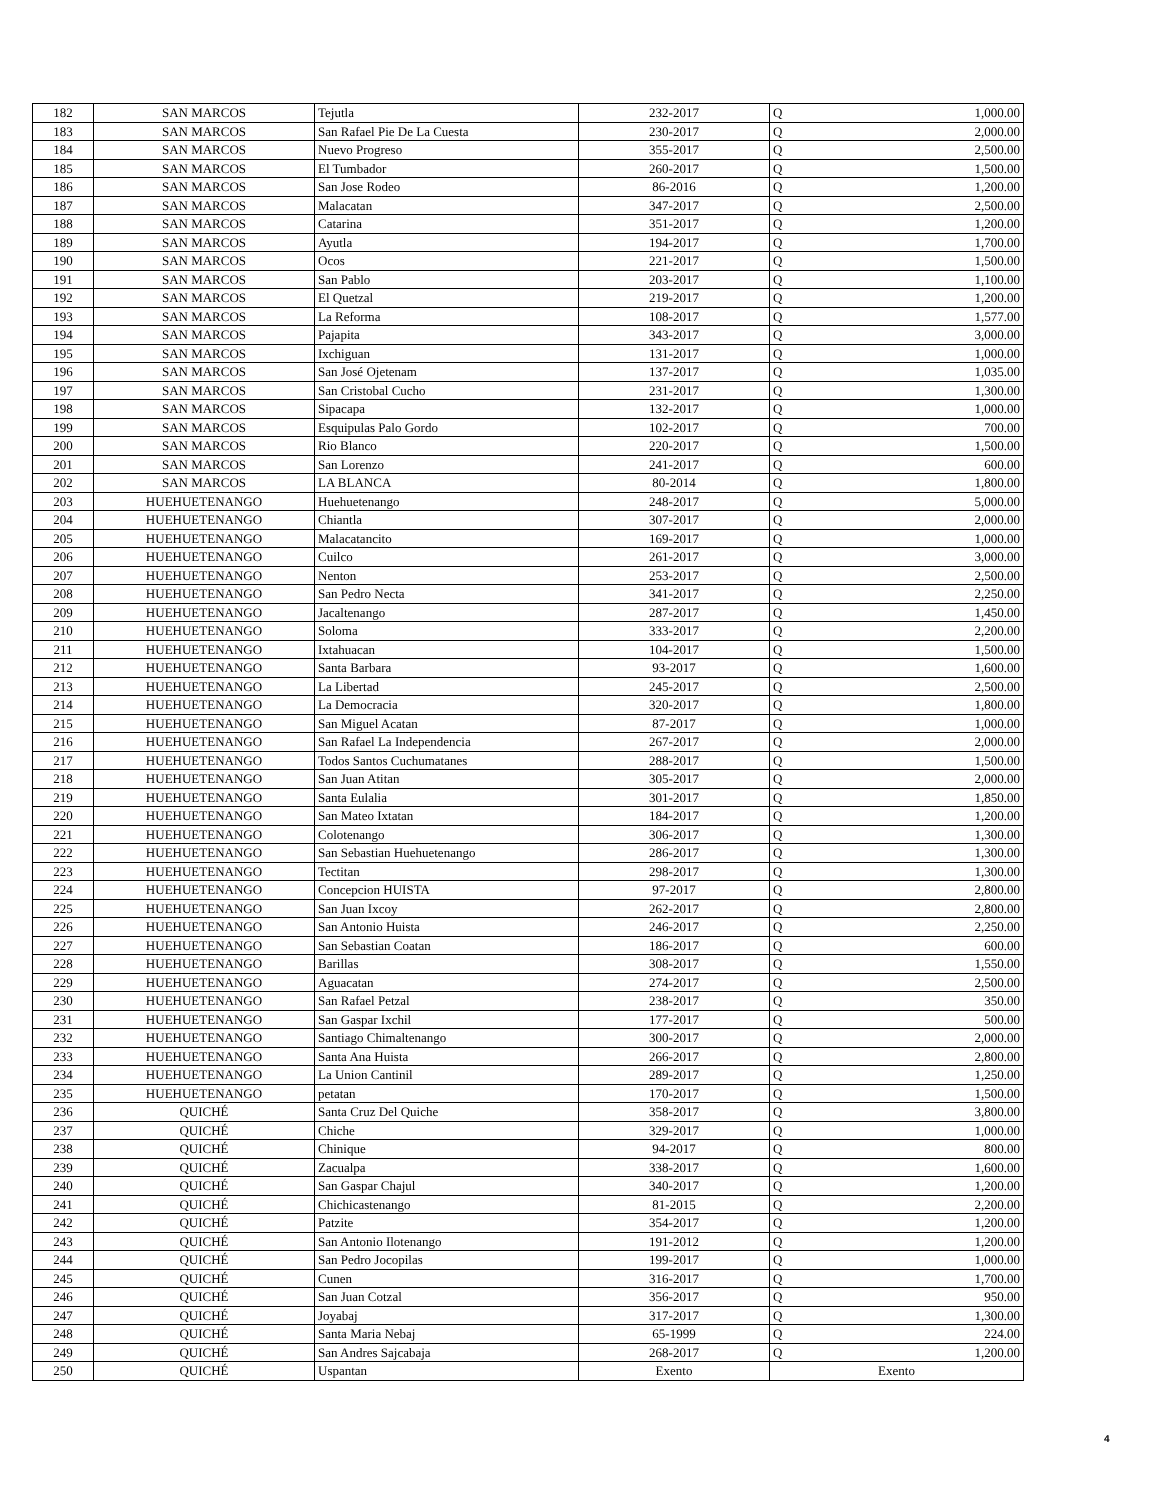| 182 | SAN MARCOS | Tejutla | 232-2017 | Q | 1,000.00 |
| 183 | SAN MARCOS | San Rafael Pie De La Cuesta | 230-2017 | Q | 2,000.00 |
| 184 | SAN MARCOS | Nuevo Progreso | 355-2017 | Q | 2,500.00 |
| 185 | SAN MARCOS | El Tumbador | 260-2017 | Q | 1,500.00 |
| 186 | SAN MARCOS | San Jose Rodeo | 86-2016 | Q | 1,200.00 |
| 187 | SAN MARCOS | Malacatan | 347-2017 | Q | 2,500.00 |
| 188 | SAN MARCOS | Catarina | 351-2017 | Q | 1,200.00 |
| 189 | SAN MARCOS | Ayutla | 194-2017 | Q | 1,700.00 |
| 190 | SAN MARCOS | Ocos | 221-2017 | Q | 1,500.00 |
| 191 | SAN MARCOS | San Pablo | 203-2017 | Q | 1,100.00 |
| 192 | SAN MARCOS | El Quetzal | 219-2017 | Q | 1,200.00 |
| 193 | SAN MARCOS | La Reforma | 108-2017 | Q | 1,577.00 |
| 194 | SAN MARCOS | Pajapita | 343-2017 | Q | 3,000.00 |
| 195 | SAN MARCOS | Ixchiguan | 131-2017 | Q | 1,000.00 |
| 196 | SAN MARCOS | San José Ojetenam | 137-2017 | Q | 1,035.00 |
| 197 | SAN MARCOS | San Cristobal Cucho | 231-2017 | Q | 1,300.00 |
| 198 | SAN MARCOS | Sipacapa | 132-2017 | Q | 1,000.00 |
| 199 | SAN MARCOS | Esquipulas Palo Gordo | 102-2017 | Q | 700.00 |
| 200 | SAN MARCOS | Rio Blanco | 220-2017 | Q | 1,500.00 |
| 201 | SAN MARCOS | San Lorenzo | 241-2017 | Q | 600.00 |
| 202 | SAN MARCOS | LA BLANCA | 80-2014 | Q | 1,800.00 |
| 203 | HUEHUETENANGO | Huehuetenango | 248-2017 | Q | 5,000.00 |
| 204 | HUEHUETENANGO | Chiantla | 307-2017 | Q | 2,000.00 |
| 205 | HUEHUETENANGO | Malacatancito | 169-2017 | Q | 1,000.00 |
| 206 | HUEHUETENANGO | Cuilco | 261-2017 | Q | 3,000.00 |
| 207 | HUEHUETENANGO | Nenton | 253-2017 | Q | 2,500.00 |
| 208 | HUEHUETENANGO | San Pedro Necta | 341-2017 | Q | 2,250.00 |
| 209 | HUEHUETENANGO | Jacaltenango | 287-2017 | Q | 1,450.00 |
| 210 | HUEHUETENANGO | Soloma | 333-2017 | Q | 2,200.00 |
| 211 | HUEHUETENANGO | Ixtahuacan | 104-2017 | Q | 1,500.00 |
| 212 | HUEHUETENANGO | Santa Barbara | 93-2017 | Q | 1,600.00 |
| 213 | HUEHUETENANGO | La Libertad | 245-2017 | Q | 2,500.00 |
| 214 | HUEHUETENANGO | La Democracia | 320-2017 | Q | 1,800.00 |
| 215 | HUEHUETENANGO | San Miguel Acatan | 87-2017 | Q | 1,000.00 |
| 216 | HUEHUETENANGO | San Rafael La Independencia | 267-2017 | Q | 2,000.00 |
| 217 | HUEHUETENANGO | Todos Santos Cuchumatanes | 288-2017 | Q | 1,500.00 |
| 218 | HUEHUETENANGO | San Juan Atitan | 305-2017 | Q | 2,000.00 |
| 219 | HUEHUETENANGO | Santa Eulalia | 301-2017 | Q | 1,850.00 |
| 220 | HUEHUETENANGO | San Mateo Ixtatan | 184-2017 | Q | 1,200.00 |
| 221 | HUEHUETENANGO | Colotenango | 306-2017 | Q | 1,300.00 |
| 222 | HUEHUETENANGO | San Sebastian Huehuetenango | 286-2017 | Q | 1,300.00 |
| 223 | HUEHUETENANGO | Tectitan | 298-2017 | Q | 1,300.00 |
| 224 | HUEHUETENANGO | Concepcion HUISTA | 97-2017 | Q | 2,800.00 |
| 225 | HUEHUETENANGO | San Juan Ixcoy | 262-2017 | Q | 2,800.00 |
| 226 | HUEHUETENANGO | San Antonio Huista | 246-2017 | Q | 2,250.00 |
| 227 | HUEHUETENANGO | San Sebastian Coatan | 186-2017 | Q | 600.00 |
| 228 | HUEHUETENANGO | Barillas | 308-2017 | Q | 1,550.00 |
| 229 | HUEHUETENANGO | Aguacatan | 274-2017 | Q | 2,500.00 |
| 230 | HUEHUETENANGO | San Rafael Petzal | 238-2017 | Q | 350.00 |
| 231 | HUEHUETENANGO | San Gaspar Ixchil | 177-2017 | Q | 500.00 |
| 232 | HUEHUETENANGO | Santiago Chimaltenango | 300-2017 | Q | 2,000.00 |
| 233 | HUEHUETENANGO | Santa Ana Huista | 266-2017 | Q | 2,800.00 |
| 234 | HUEHUETENANGO | La Union Cantinil | 289-2017 | Q | 1,250.00 |
| 235 | HUEHUETENANGO | petatan | 170-2017 | Q | 1,500.00 |
| 236 | QUICHÉ | Santa Cruz Del Quiche | 358-2017 | Q | 3,800.00 |
| 237 | QUICHÉ | Chiche | 329-2017 | Q | 1,000.00 |
| 238 | QUICHÉ | Chinique | 94-2017 | Q | 800.00 |
| 239 | QUICHÉ | Zacualpa | 338-2017 | Q | 1,600.00 |
| 240 | QUICHÉ | San Gaspar Chajul | 340-2017 | Q | 1,200.00 |
| 241 | QUICHÉ | Chichicastenango | 81-2015 | Q | 2,200.00 |
| 242 | QUICHÉ | Patzite | 354-2017 | Q | 1,200.00 |
| 243 | QUICHÉ | San Antonio Ilotenango | 191-2012 | Q | 1,200.00 |
| 244 | QUICHÉ | San Pedro Jocopilas | 199-2017 | Q | 1,000.00 |
| 245 | QUICHÉ | Cunen | 316-2017 | Q | 1,700.00 |
| 246 | QUICHÉ | San Juan Cotzal | 356-2017 | Q | 950.00 |
| 247 | QUICHÉ | Joyabaj | 317-2017 | Q | 1,300.00 |
| 248 | QUICHÉ | Santa Maria Nebaj | 65-1999 | Q | 224.00 |
| 249 | QUICHÉ | San Andres Sajcabaja | 268-2017 | Q | 1,200.00 |
| 250 | QUICHÉ | Uspantan | Exento | Exento | |
4